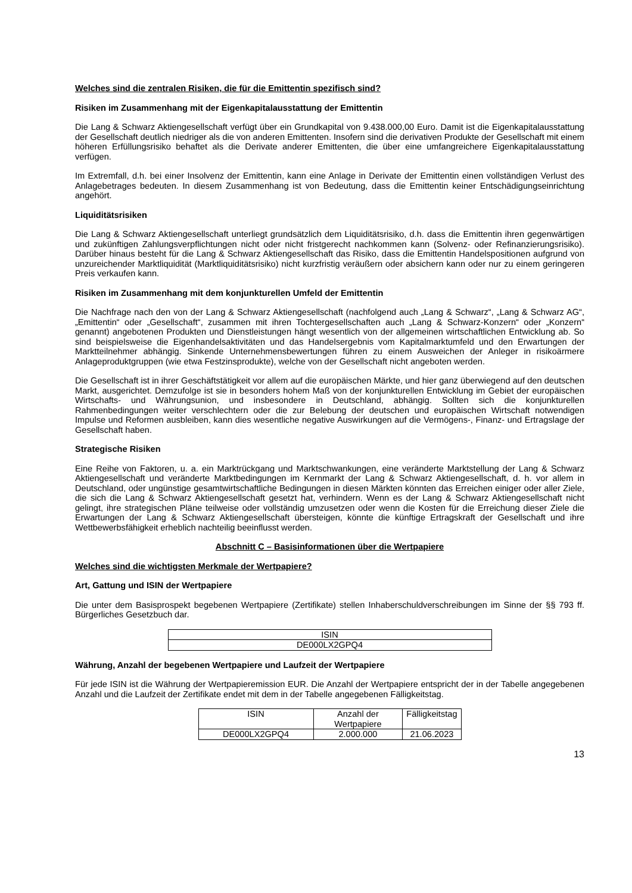Welches sind die zentralen Risiken, die für die Emittentin spezifisch sind?
Risiken im Zusammenhang mit der Eigenkapitalausstattung der Emittentin
Die Lang & Schwarz Aktiengesellschaft verfügt über ein Grundkapital von 9.438.000,00 Euro. Damit ist die Eigen­kapitalausstattung der Gesellschaft deutlich niedriger als die von anderen Emittenten. Insofern sind die derivativen Produkte der Gesellschaft mit einem höheren Erfüllungsrisiko behaftet als die Derivate anderer Emittenten, die über eine umfangreichere Eigenkapitalausstattung verfügen.
Im Extremfall, d.h. bei einer Insolvenz der Emittentin, kann eine Anlage in Derivate der Emittentin einen vollständigen Verlust des Anlagebetrages bedeuten. In diesem Zusammenhang ist von Bedeutung, dass die Emittentin keiner Entschädigungseinrichtung angehört.
Liquiditätsrisiken
Die Lang & Schwarz Aktiengesellschaft unterliegt grundsätzlich dem Liquiditätsrisiko, d.h. dass die Emittentin ihren gegenwärtigen und zukünftigen Zahlungsverpflichtungen nicht oder nicht fristgerecht nachkommen kann (Solvenz- oder Refinanzierungsrisiko). Darüber hinaus besteht für die Lang & Schwarz Aktiengesellschaft das Risiko, dass die Emittentin Handelspositionen aufgrund von unzureichender Marktliquidität (Marktliquiditätsrisiko) nicht kurzfristig veräußern oder absichern kann oder nur zu einem geringeren Preis verkaufen kann.
Risiken im Zusammenhang mit dem konjunkturellen Umfeld der Emittentin
Die Nachfrage nach den von der Lang & Schwarz Aktiengesellschaft (nachfolgend auch „Lang & Schwarz“, „Lang & Schwarz AG“, „Emittentin“ oder „Gesellschaft“, zusammen mit ihren Tochtergesellschaften auch „Lang & Schwarz-Konzern“ oder „Konzern“ genannt) angebotenen Produkten und Dienstleistungen hängt wesentlich von der allgemeinen wirtschaftlichen Entwicklung ab. So sind beispielsweise die Eigenhandelsaktivitäten und das Handelsergebnis vom Kapitalmarktumfeld und den Erwartungen der Marktteilnehmer abhängig. Sinkende Unternehmensbewertungen führen zu einem Ausweichen der Anleger in risikoärmere Anlageproduktgruppen (wie etwa Festzinsprodukte), welche von der Gesellschaft nicht angeboten werden.
Die Gesellschaft ist in ihrer Geschäftstätigkeit vor allem auf die europäischen Märkte, und hier ganz überwiegend auf den deutschen Markt, ausgerichtet. Demzufolge ist sie in besonders hohem Maß von der konjunkturellen Entwicklung im Gebiet der europäischen Wirtschafts- und Währungsunion, und insbesondere in Deutschland, abhängig. Sollten sich die konjunkturellen Rahmenbedingungen weiter verschlechtern oder die zur Belebung der deutschen und europäischen Wirtschaft notwendigen Impulse und Reformen ausbleiben, kann dies wesentliche negative Auswirkungen auf die Vermögens-, Finanz- und Ertragslage der Gesellschaft haben.
Strategische Risiken
Eine Reihe von Faktoren, u. a. ein Marktrückgang und Marktschwankungen, eine veränderte Marktstellung der Lang & Schwarz Aktiengesellschaft und veränderte Marktbedingungen im Kernmarkt der Lang & Schwarz Aktiengesellschaft, d. h. vor allem in Deutschland, oder ungünstige gesamtwirtschaftliche Bedingungen in diesen Märkten könnten das Erreichen einiger oder aller Ziele, die sich die Lang & Schwarz Aktiengesellschaft gesetzt hat, verhindern. Wenn es der Lang & Schwarz Aktiengesellschaft nicht gelingt, ihre strategischen Pläne teilweise oder vollständig umzusetzen oder wenn die Kosten für die Erreichung dieser Ziele die Erwartungen der Lang & Schwarz Aktiengesellschaft übersteigen, könnte die künftige Ertragskraft der Gesellschaft und ihre Wettbewerbsfähigkeit erheblich nachteilig beeinflusst werden.
Abschnitt C – Basisinformationen über die Wertpapiere
Welches sind die wichtigsten Merkmale der Wertpapiere?
Art, Gattung und ISIN der Wertpapiere
Die unter dem Basisprospekt begebenen Wertpapiere (Zertifikate) stellen Inhaberschuldverschreibungen im Sinne der §§ 793 ff. Bürgerliches Gesetzbuch dar.
| ISIN |
| DE000LX2GPQ4 |
Währung, Anzahl der begebenen Wertpapiere und Laufzeit der Wertpapiere
Für jede ISIN ist die Währung der Wertpapieremission EUR. Die Anzahl der Wertpapiere entspricht der in der Tabelle angegebenen Anzahl und die Laufzeit der Zertifikate endet mit dem in der Tabelle angegebenen Fälligkeitstag.
| ISIN | Anzahl der Wertpapiere | Fälligkeitstag |
| DE000LX2GPQ4 | 2.000.000 | 21.06.2023 |
13